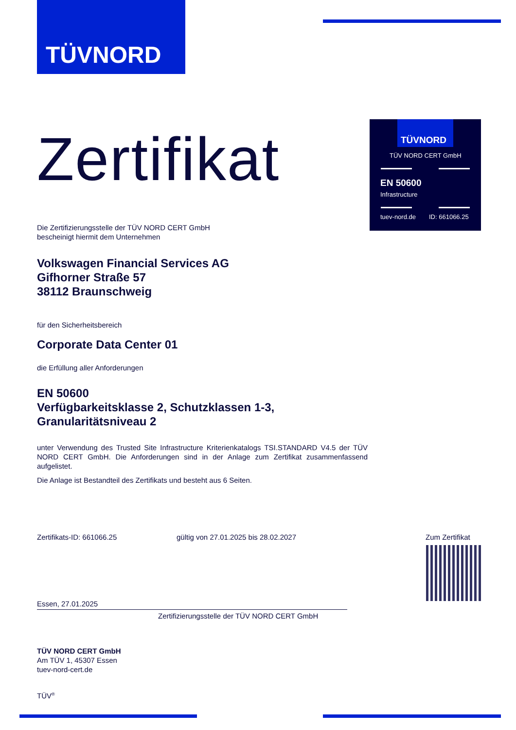TÜVNORD
TÜVNORD
TÜV NORD CERT GmbH
EN 50600
Infrastructure
tuev-nord.de ID: 661066.25
Zertifikat
Die Zertifizierungsstelle der TÜV NORD CERT GmbH
bescheinigt hiermit dem Unternehmen
Volkswagen Financial Services AG
Gifhorner Straße 57
38112 Braunschweig
für den Sicherheitsbereich
Corporate Data Center 01
die Erfüllung aller Anforderungen
EN 50600
Verfügbarkeitsklasse 2, Schutzklassen 1-3,
Granularitätsniveau 2
unter Verwendung des Trusted Site Infrastructure Kriterienkatalogs TSI.STANDARD V4.5 der TÜV NORD CERT GmbH. Die Anforderungen sind in der Anlage zum Zertifikat zusammenfassend aufgelistet.
Die Anlage ist Bestandteil des Zertifikats und besteht aus 6 Seiten.
Zertifikats-ID: 661066.25
gültig von 27.01.2025 bis 28.02.2027
Zum Zertifikat
Essen, 27.01.2025
Zertifizierungsstelle der TÜV NORD CERT GmbH
TÜV NORD CERT GmbH
Am TÜV 1, 45307 Essen
tuev-nord-cert.de
TÜV<sup>®</sup>